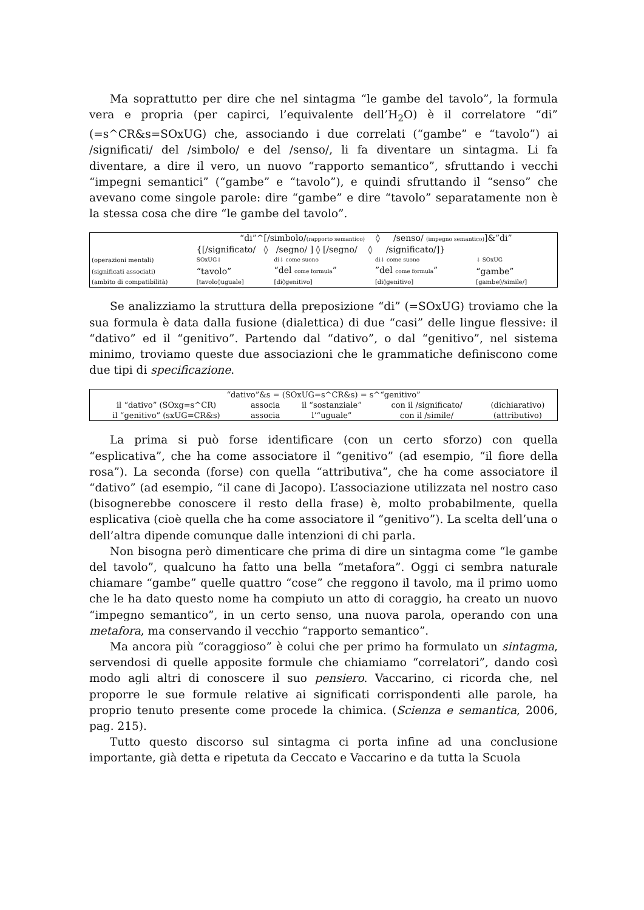Ma soprattutto per dire che nel sintagma “le gambe del tavolo”, la formula vera e propria (per capirci, l’equivalente dell’H<sub>2</sub>O) è il correlatore “di” (=s^CR&s=SOxUG) che, associando i due correlati (“gambe” e “tavolo”) ai /significati/ del /simbolo/ e del /senso/, li fa diventare un sintagma. Li fa diventare, a dire il vero, un nuovo “rapporto semantico”, sfruttando i vecchi “impegni semantici” (“gambe” e “tavolo”), e quindi sfruttando il “senso” che avevano come singole parole: dire “gambe” e dire “tavolo” separatamente non è la stessa cosa che dire “le gambe del tavolo”.
| | “di”^[/simbolo/ (rapporto semantico) ◊ /senso/ (impegno semantico) ]&”di” | | | |
| | {[/significato/ ◊ /segno/ ] ◊ [/segno/ ◊ /significato/]} | | | |
| (operazioni mentali) | SOxUG↓ | di↓ come suono | di↓ come suono | ↓ SOxUG |
| (significati associati) | “tavolo” | “del come formula ” | ”del come formula ” | “gambe” |
| (ambito di compatibilità) | [tavolo◊uguale] | [di◊genitivo] | [di◊genitivo] | [gambe◊/simile/] |
Se analizziamo la struttura della preposizione “di” (=SOxUG) troviamo che la sua formula è data dalla fusione (dialettica) di due “casi” delle lingue flessive: il “dativo” ed il “genitivo”. Partendo dal “dativo”, o dal “genitivo”, nel sistema minimo, troviamo queste due associazioni che le grammatiche definiscono come due tipi di specificazione.
| “dativo”&s = (SOxUG=s^CR&s) = s^“genitivo” | | | | |
| il “dativo” (SOxg=s^CR) | associa | il “sostanziale” | con il /significato/ | (dichiarativo) |
| il “genitivo” (sxUG=CR&s) | associa | l’“uguale” | con il /simile/ | (attributivo) |
La prima si può forse identificare (con un certo sforzo) con quella “esplicativa”, che ha come associatore il “genitivo” (ad esempio, “il fiore della rosa”). La seconda (forse) con quella “attributiva”, che ha come associatore il “dativo” (ad esempio, “il cane di Jacopo). L’associazione utilizzata nel nostro caso (bisognerebbe conoscere il resto della frase) è, molto probabilmente, quella esplicativa (cioè quella che ha come associatore il “genitivo”). La scelta dell’una o dell’altra dipende comunque dalle intenzioni di chi parla.
Non bisogna però dimenticare che prima di dire un sintagma come “le gambe del tavolo”, qualcuno ha fatto una bella “metafora”. Oggi ci sembra naturale chiamare “gambe” quelle quattro “cose” che reggono il tavolo, ma il primo uomo che le ha dato questo nome ha compiuto un atto di coraggio, ha creato un nuovo “impegno semantico”, in un certo senso, una nuova parola, operando con una metafora, ma conservando il vecchio “rapporto semantico”.
Ma ancora più “coraggioso” è colui che per primo ha formulato un sintagma, servendosi di quelle apposite formule che chiamiamo “correlatori”, dando così modo agli altri di conoscere il suo pensiero. Vaccarino, ci ricorda che, nel proporre le sue formule relative ai significati corrispondenti alle parole, ha proprio tenuto presente come procede la chimica. (Scienza e semantica, 2006, pag. 215).
Tutto questo discorso sul sintagma ci porta infine ad una conclusione importante, già detta e ripetuta da Ceccato e Vaccarino e da tutta la Scuola